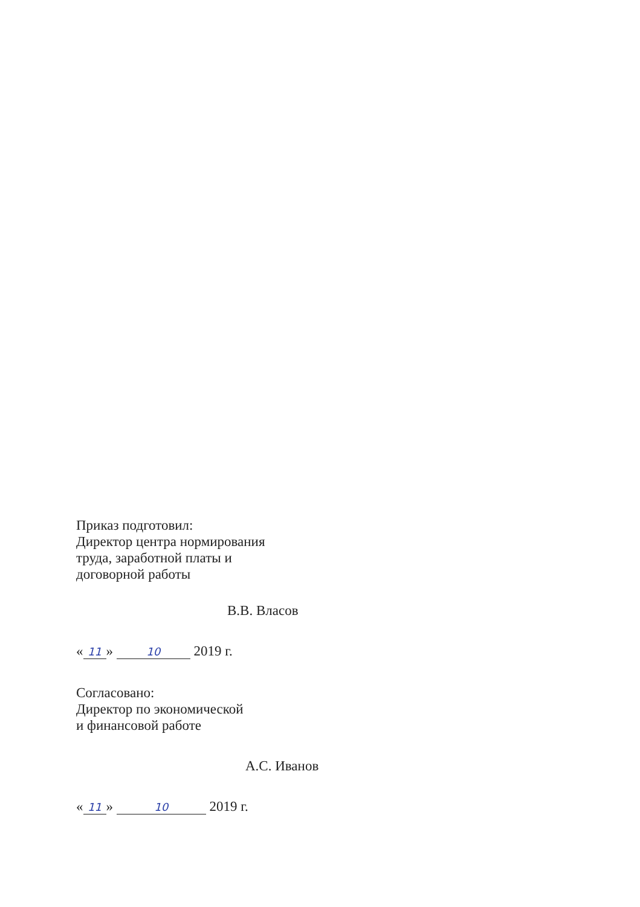Приказ подготовил:
Директор центра нормирования
труда, заработной платы и
договорной работы
В.В. Власов
« 11 » 10 2019 г.
Согласовано:
Директор по экономической
и финансовой работе
А.С. Иванов
« 11 » 10 2019 г.